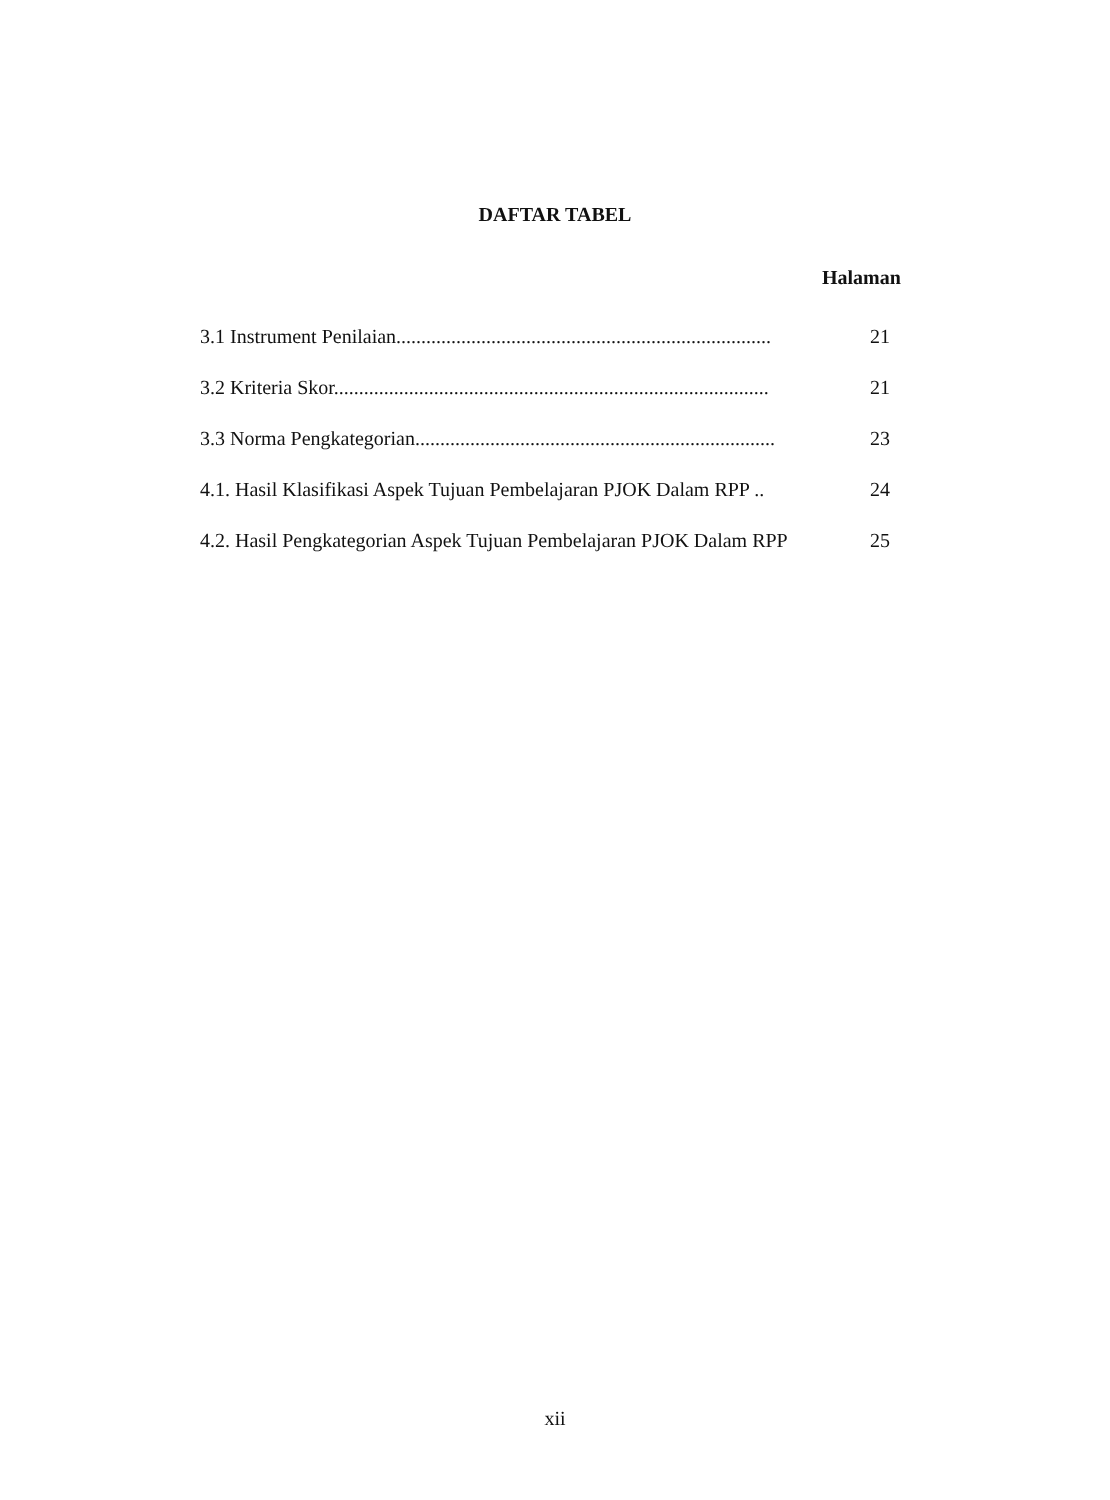DAFTAR TABEL
Halaman
| 3.1 Instrument Penilaian........................................................................... | 21 |
| 3.2 Kriteria Skor....................................................................................... | 21 |
| 3.3 Norma Pengkategorian........................................................................ | 23 |
| 4.1. Hasil Klasifikasi Aspek Tujuan Pembelajaran PJOK Dalam RPP .. | 24 |
| 4.2. Hasil Pengkategorian Aspek Tujuan Pembelajaran PJOK Dalam RPP | 25 |
xii